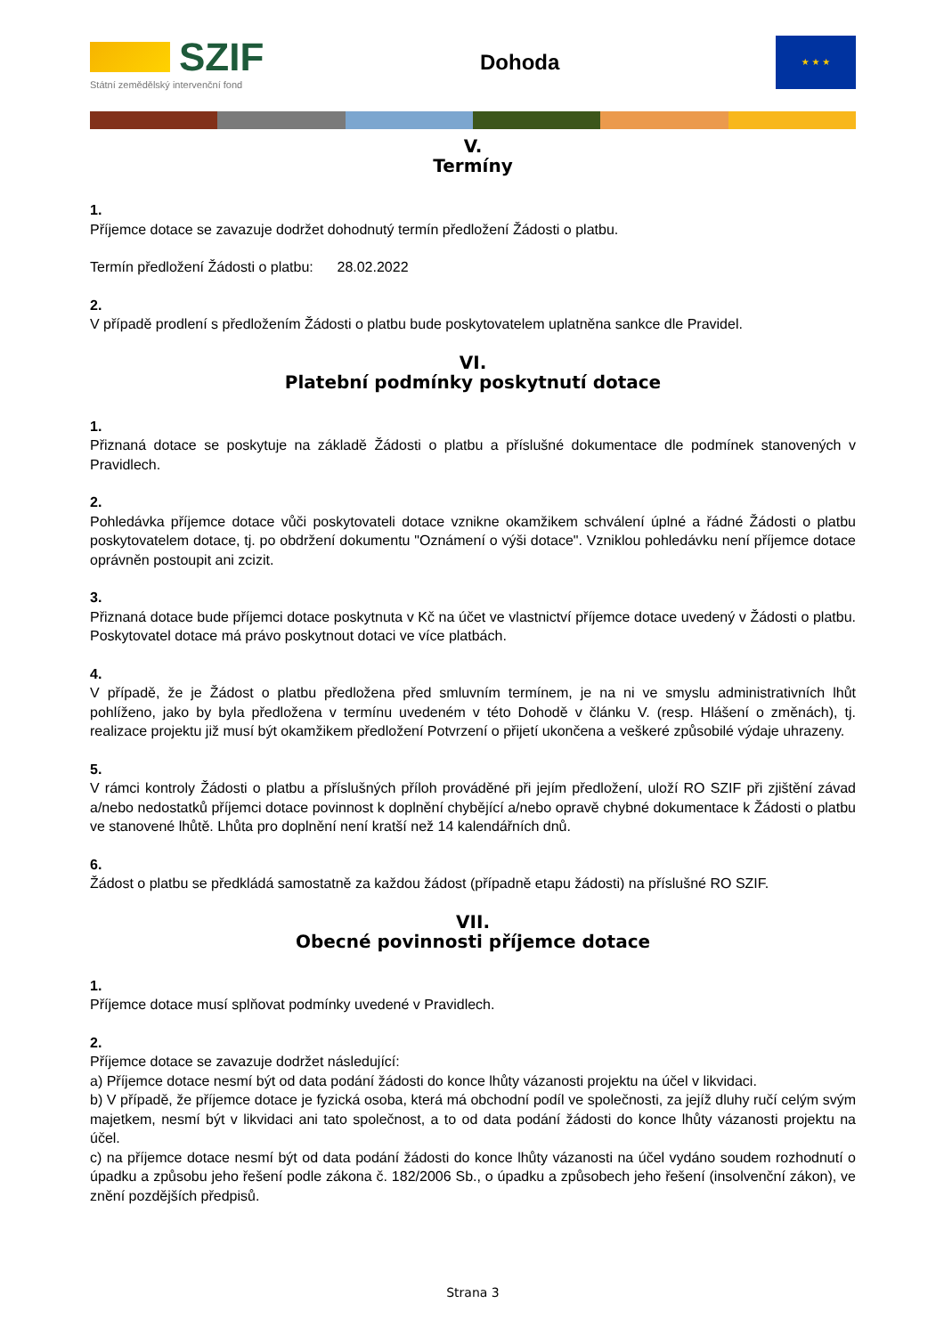SZIF
Státní zemědělský intervenční fond
Dohoda
★ ★ ★
V.
Termíny
1.
Příjemce dotace se zavazuje dodržet dohodnutý termín předložení Žádosti o platbu.
Termín předložení Žádosti o platbu: 28.02.2022
2.
V případě prodlení s předložením Žádosti o platbu bude poskytovatelem uplatněna sankce dle Pravidel.
VI.
Platební podmínky poskytnutí dotace
1.
Přiznaná dotace se poskytuje na základě Žádosti o platbu a příslušné dokumentace dle podmínek stanovených v Pravidlech.
2.
Pohledávka příjemce dotace vůči poskytovateli dotace vznikne okamžikem schválení úplné a řádné Žádosti o platbu poskytovatelem dotace, tj. po obdržení dokumentu "Oznámení o výši dotace". Vzniklou pohledávku není příjemce dotace oprávněn postoupit ani zcizit.
3.
Přiznaná dotace bude příjemci dotace poskytnuta v Kč na účet ve vlastnictví příjemce dotace uvedený v Žádosti o platbu. Poskytovatel dotace má právo poskytnout dotaci ve více platbách.
4.
V případě, že je Žádost o platbu předložena před smluvním termínem, je na ni ve smyslu administrativních lhůt pohlíženo, jako by byla předložena v termínu uvedeném v této Dohodě v článku V. (resp. Hlášení o změnách), tj. realizace projektu již musí být okamžikem předložení Potvrzení o přijetí ukončena a veškeré způsobilé výdaje uhrazeny.
5.
V rámci kontroly Žádosti o platbu a příslušných příloh prováděné při jejím předložení, uloží RO SZIF při zjištění závad a/nebo nedostatků příjemci dotace povinnost k doplnění chybějící a/nebo opravě chybné dokumentace k Žádosti o platbu ve stanovené lhůtě. Lhůta pro doplnění není kratší než 14 kalendářních dnů.
6.
Žádost o platbu se předkládá samostatně za každou žádost (případně etapu žádosti) na příslušné RO SZIF.
VII.
Obecné povinnosti příjemce dotace
1.
Příjemce dotace musí splňovat podmínky uvedené v Pravidlech.
2.
Příjemce dotace se zavazuje dodržet následující:
a) Příjemce dotace nesmí být od data podání žádosti do konce lhůty vázanosti projektu na účel v likvidaci.
b) V případě, že příjemce dotace je fyzická osoba, která má obchodní podíl ve společnosti, za jejíž dluhy ručí celým svým majetkem, nesmí být v likvidaci ani tato společnost, a to od data podání žádosti do konce lhůty vázanosti projektu na účel.
c) na příjemce dotace nesmí být od data podání žádosti do konce lhůty vázanosti na účel vydáno soudem rozhodnutí o úpadku a způsobu jeho řešení podle zákona č. 182/2006 Sb., o úpadku a způsobech jeho řešení (insolvenční zákon), ve znění pozdějších předpisů.
Strana 3